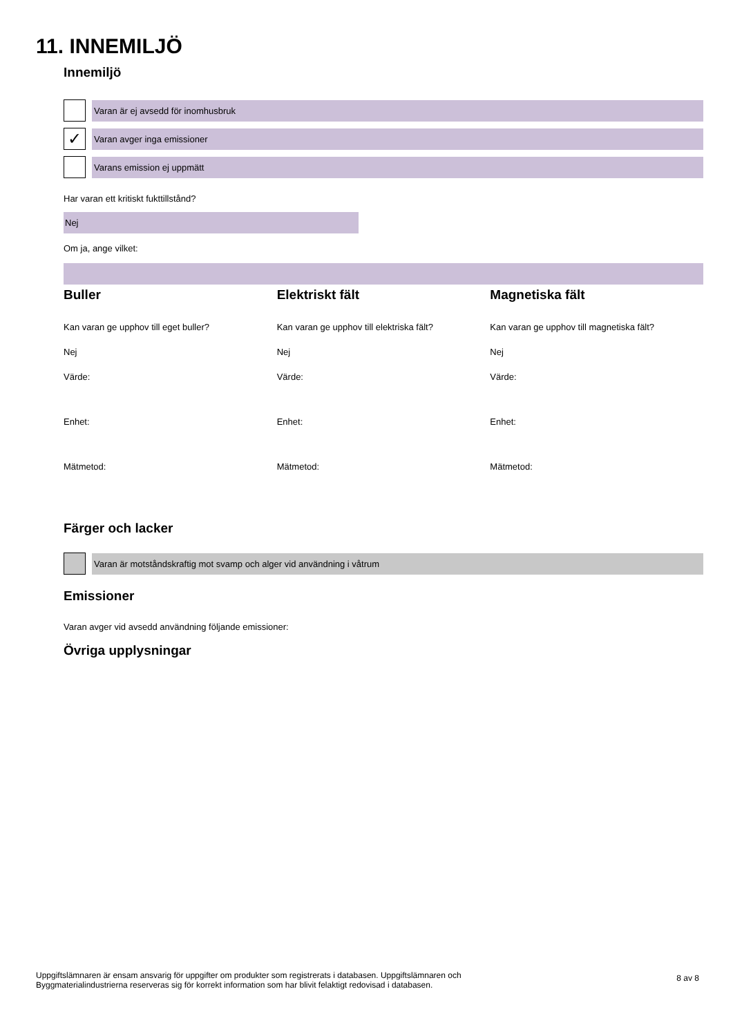11. INNEMILJÖ
Innemiljö
Varan är ej avsedd för inomhusbruk
✓
Varan avger inga emissioner
Varans emission ej uppmätt
Har varan ett kritiskt fukttillstånd?
Nej
Om ja, ange vilket:
Buller
Kan varan ge upphov till eget buller?
Nej
Värde:
Enhet:
Mätmetod:
Elektriskt fält
Kan varan ge upphov till elektriska fält?
Nej
Värde:
Enhet:
Mätmetod:
Magnetiska fält
Kan varan ge upphov till magnetiska fält?
Nej
Värde:
Enhet:
Mätmetod:
Färger och lacker
Varan är motståndskraftig mot svamp och alger vid användning i våtrum
Emissioner
Varan avger vid avsedd användning följande emissioner:
Övriga upplysningar
Uppgiftslämnaren är ensam ansvarig för uppgifter om produkter som registrerats i databasen. Uppgiftslämnaren och
Byggmaterialindustrierna reserveras sig för korrekt information som har blivit felaktigt redovisad i databasen.
8 av 8